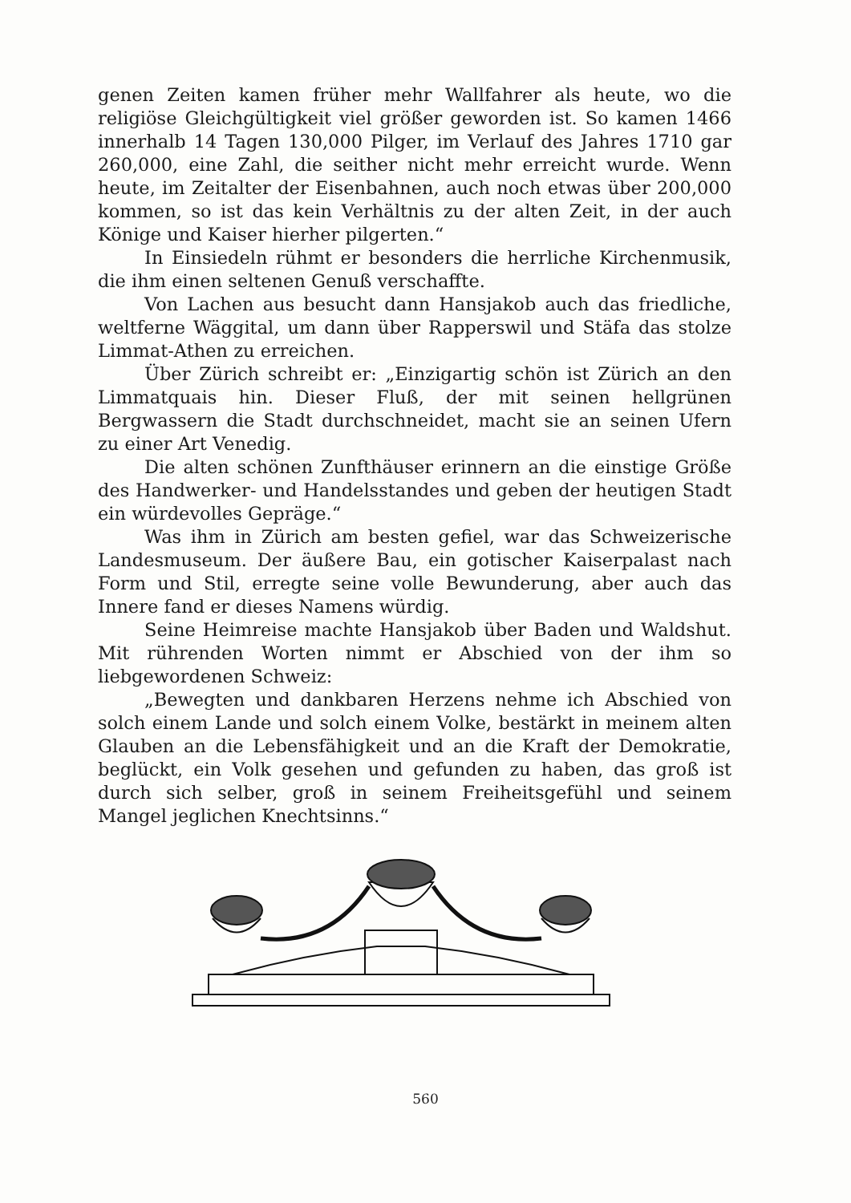genen Zeiten kamen früher mehr Wallfahrer als heute, wo die religiöse Gleichgültigkeit viel größer geworden ist. So kamen 1466 innerhalb 14 Tagen 130,000 Pilger, im Verlauf des Jahres 1710 gar 260,000, eine Zahl, die seither nicht mehr erreicht wurde. Wenn heute, im Zeitalter der Eisenbahnen, auch noch etwas über 200,000 kommen, so ist das kein Verhältnis zu der alten Zeit, in der auch Könige und Kaiser hierher pilgerten.“
In Einsiedeln rühmt er besonders die herrliche Kirchenmusik, die ihm einen seltenen Genuß verschaffte.
Von Lachen aus besucht dann Hansjakob auch das friedliche, weltferne Wäggital, um dann über Rapperswil und Stäfa das stolze Limmat-Athen zu erreichen.
Über Zürich schreibt er: „Einzigartig schön ist Zürich an den Limmatquais hin. Dieser Fluß, der mit seinen hellgrünen Bergwassern die Stadt durchschneidet, macht sie an seinen Ufern zu einer Art Venedig.
Die alten schönen Zunfthäuser erinnern an die einstige Größe des Handwerker- und Handelsstandes und geben der heutigen Stadt ein würdevolles Gepräge.“
Was ihm in Zürich am besten gefiel, war das Schweizerische Landesmuseum. Der äußere Bau, ein gotischer Kaiserpalast nach Form und Stil, erregte seine volle Bewunderung, aber auch das Innere fand er dieses Namens würdig.
Seine Heimreise machte Hansjakob über Baden und Waldshut. Mit rührenden Worten nimmt er Abschied von der ihm so liebgewordenen Schweiz:
„Bewegten und dankbaren Herzens nehme ich Abschied von solch einem Lande und solch einem Volke, bestärkt in meinem alten Glauben an die Lebensfähigkeit und an die Kraft der Demokratie, beglückt, ein Volk gesehen und gefunden zu haben, das groß ist durch sich selber, groß in seinem Freiheitsgefühl und seinem Mangel jeglichen Knechtsinns.“
560